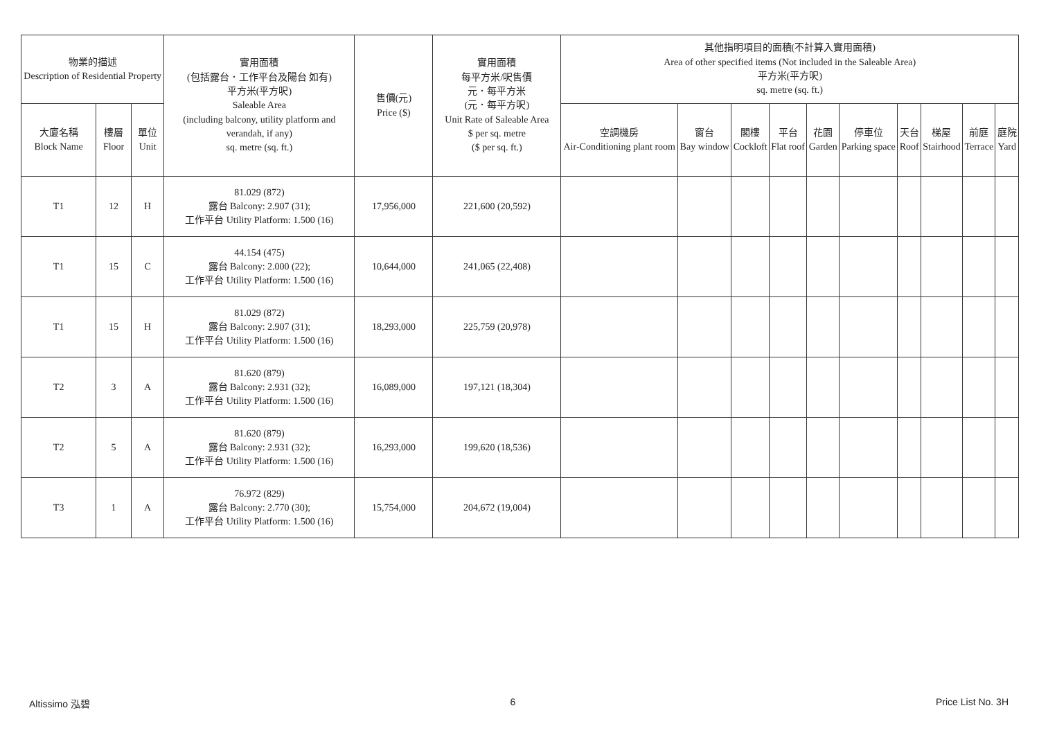| 物業的描述 Description of Residential Property | | | 實用面積 (包括露台．工作平台及陽台 如有) 平方米(平方呎) Saleable Area (including balcony, utility platform and verandah, if any) sq. metre (sq. ft.) | 售價(元) Price ($) | 實用面積 每平方米/呎售價 元．每平方米 (元．每平方呎) Unit Rate of Saleable Area $ per sq. metre ($ per sq. ft.) | 其他指明項目的面積(不計算入實用面積) Area of other specified items (Not included in the Saleable Area) 平方米(平方呎) sq. metre (sq. ft.) | | | | | | | | | |
| --- | --- | --- | --- | --- | --- | --- | --- | --- | --- | --- | --- | --- | --- | --- | --- |
| 大廈名稱 Block Name | 樓層 Floor | 單位 Unit | | | | 空調機房 Air-Conditioning plant room | 窗台 Bay window | 閣樓 Cockloft | 平台 Flat roof | 花園 Garden | 停車位 Parking space | 天台 Roof | 梯屋 Stairhood | 前庭 Terrace | 庭院 Yard |
| T1 | 12 | H | 81.029 (872) 露台 Balcony: 2.907 (31); 工作平台 Utility Platform: 1.500 (16) | 17,956,000 | 221,600 (20,592) | | | | | | | | | | |
| T1 | 15 | C | 44.154 (475) 露台 Balcony: 2.000 (22); 工作平台 Utility Platform: 1.500 (16) | 10,644,000 | 241,065 (22,408) | | | | | | | | | | |
| T1 | 15 | H | 81.029 (872) 露台 Balcony: 2.907 (31); 工作平台 Utility Platform: 1.500 (16) | 18,293,000 | 225,759 (20,978) | | | | | | | | | | |
| T2 | 3 | A | 81.620 (879) 露台 Balcony: 2.931 (32); 工作平台 Utility Platform: 1.500 (16) | 16,089,000 | 197,121 (18,304) | | | | | | | | | | |
| T2 | 5 | A | 81.620 (879) 露台 Balcony: 2.931 (32); 工作平台 Utility Platform: 1.500 (16) | 16,293,000 | 199,620 (18,536) | | | | | | | | | | |
| T3 | 1 | A | 76.972 (829) 露台 Balcony: 2.770 (30); 工作平台 Utility Platform: 1.500 (16) | 15,754,000 | 204,672 (19,004) | | | | | | | | | | |
Altissimo 泓碧 6 Price List No. 3H